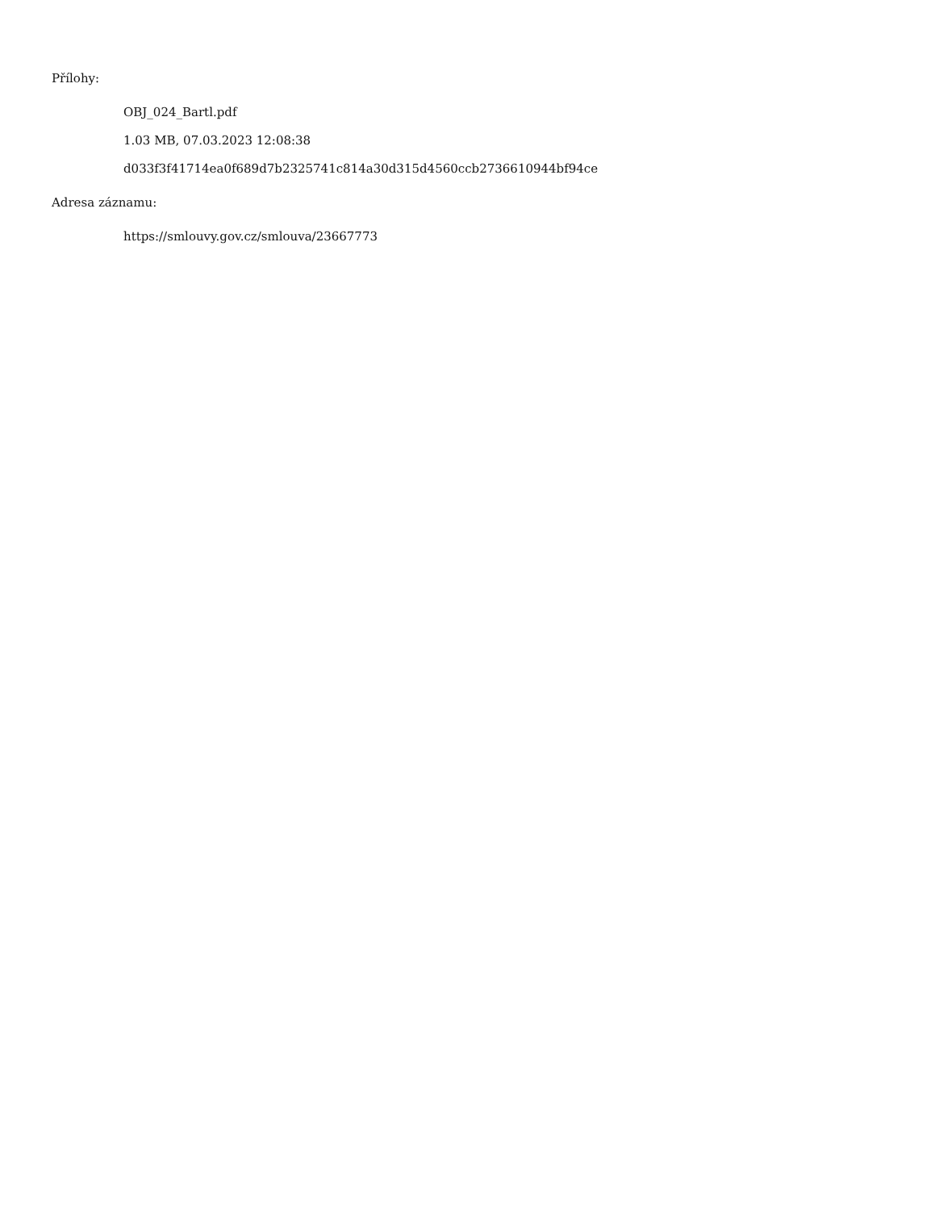Přílohy:
OBJ_024_Bartl.pdf
1.03 MB, 07.03.2023 12:08:38
d033f3f41714ea0f689d7b2325741c814a30d315d4560ccb2736610944bf94ce
Adresa záznamu:
https://smlouvy.gov.cz/smlouva/23667773